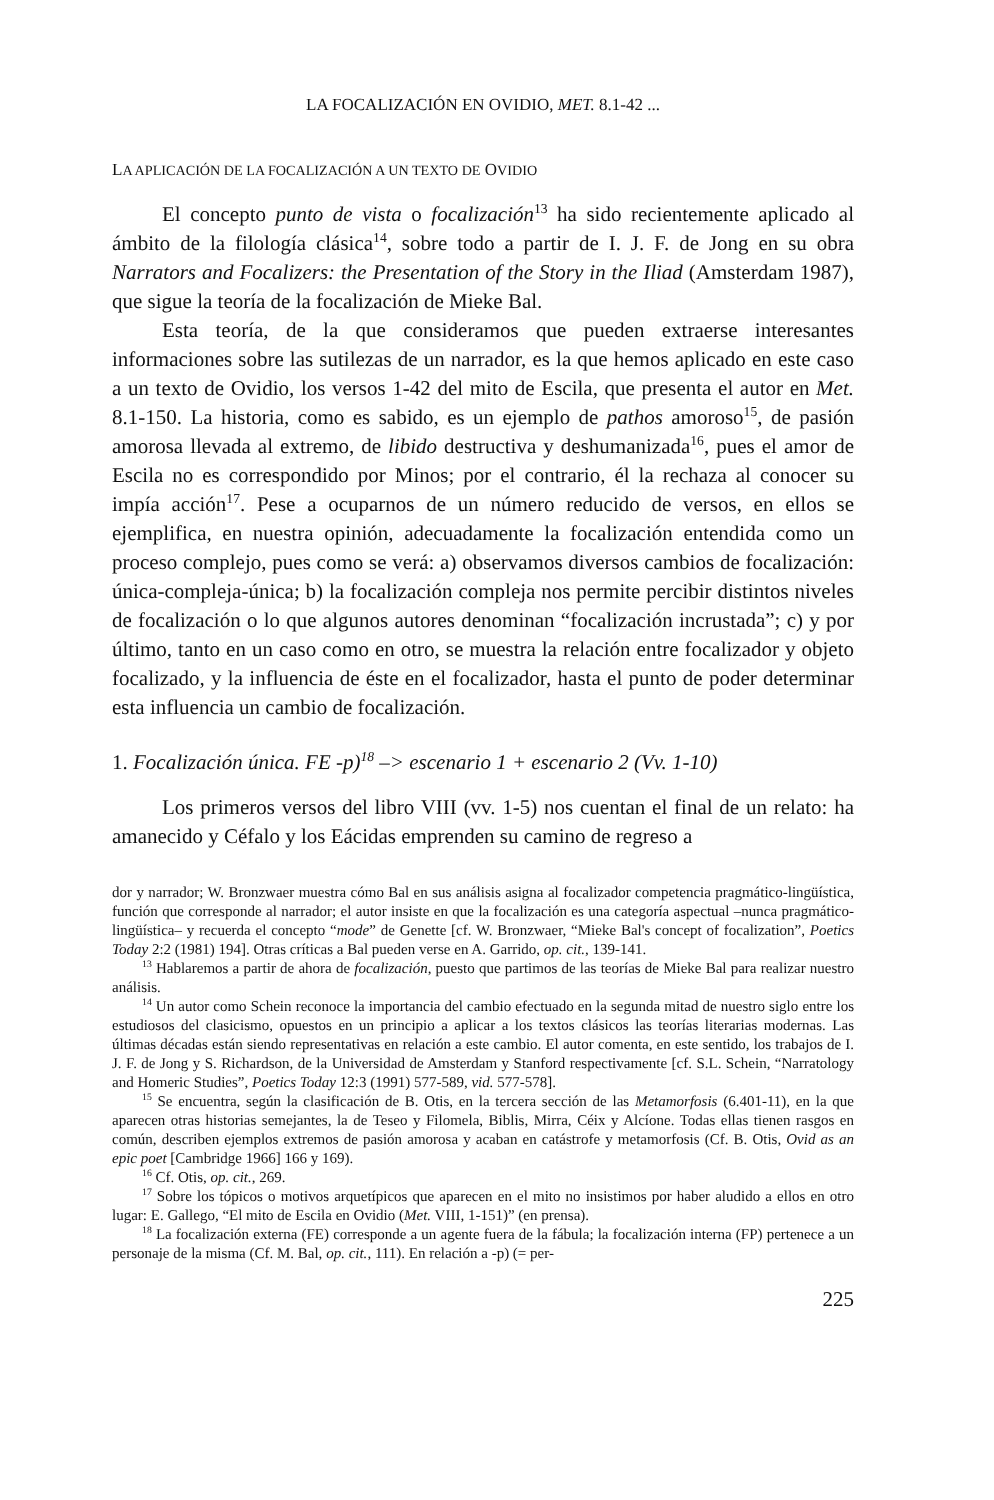LA FOCALIZACIÓN EN OVIDIO, MET. 8.1-42 ...
LA APLICACIÓN DE LA FOCALIZACIÓN A UN TEXTO DE OVIDIO
El concepto punto de vista o focalización<sup>13</sup> ha sido recientemente aplicado al ámbito de la filología clásica<sup>14</sup>, sobre todo a partir de I. J. F. de Jong en su obra Narrators and Focalizers: the Presentation of the Story in the Iliad (Amsterdam 1987), que sigue la teoría de la focalización de Mieke Bal.
Esta teoría, de la que consideramos que pueden extraerse interesantes informaciones sobre las sutilezas de un narrador, es la que hemos aplicado en este caso a un texto de Ovidio, los versos 1-42 del mito de Escila, que presenta el autor en Met. 8.1-150. La historia, como es sabido, es un ejemplo de pathos amoroso<sup>15</sup>, de pasión amorosa llevada al extremo, de libido destructiva y deshumanizada<sup>16</sup>, pues el amor de Escila no es correspondido por Minos; por el contrario, él la rechaza al conocer su impía acción<sup>17</sup>. Pese a ocuparnos de un número reducido de versos, en ellos se ejemplifica, en nuestra opinión, adecuadamente la focalización entendida como un proceso complejo, pues como se verá: a) observamos diversos cambios de focalización: única-compleja-única; b) la focalización compleja nos permite percibir distintos niveles de focalización o lo que algunos autores denominan “focalización incrustada”; c) y por último, tanto en un caso como en otro, se muestra la relación entre focalizador y objeto focalizado, y la influencia de éste en el focalizador, hasta el punto de poder determinar esta influencia un cambio de focalización.
1. Focalización única. FE -p)<sup>18</sup> –> escenario 1 + escenario 2 (Vv. 1-10)
Los primeros versos del libro VIII (vv. 1-5) nos cuentan el final de un relato: ha amanecido y Céfalo y los Eácidas emprenden su camino de regreso a
dor y narrador; W. Bronzwaer muestra cómo Bal en sus análisis asigna al focalizador competencia pragmático-lingüística, función que corresponde al narrador; el autor insiste en que la focalización es una categoría aspectual –nunca pragmático-lingüística– y recuerda el concepto “mode” de Genette [cf. W. Bronzwaer, “Mieke Bal's concept of focalization”, Poetics Today 2:2 (1981) 194]. Otras críticas a Bal pueden verse en A. Garrido, op. cit., 139-141.
<sup>13</sup> Hablaremos a partir de ahora de focalización, puesto que partimos de las teorías de Mieke Bal para realizar nuestro análisis.
<sup>14</sup> Un autor como Schein reconoce la importancia del cambio efectuado en la segunda mitad de nuestro siglo entre los estudiosos del clasicismo, opuestos en un principio a aplicar a los textos clásicos las teorías literarias modernas. Las últimas décadas están siendo representativas en relación a este cambio. El autor comenta, en este sentido, los trabajos de I. J. F. de Jong y S. Richardson, de la Universidad de Amsterdam y Stanford respectivamente [cf. S.L. Schein, “Narratology and Homeric Studies”, Poetics Today 12:3 (1991) 577-589, vid. 577-578].
<sup>15</sup> Se encuentra, según la clasificación de B. Otis, en la tercera sección de las Metamorfosis (6.401-11), en la que aparecen otras historias semejantes, la de Teseo y Filomela, Biblis, Mirra, Céix y Alcíone. Todas ellas tienen rasgos en común, describen ejemplos extremos de pasión amorosa y acaban en catástrofe y metamorfosis (Cf. B. Otis, Ovid as an epic poet [Cambridge 1966] 166 y 169).
<sup>16</sup> Cf. Otis, op. cit., 269.
<sup>17</sup> Sobre los tópicos o motivos arquetípicos que aparecen en el mito no insistimos por haber aludido a ellos en otro lugar: E. Gallego, “El mito de Escila en Ovidio (Met. VIII, 1-151)” (en prensa).
<sup>18</sup> La focalización externa (FE) corresponde a un agente fuera de la fábula; la focalización interna (FP) pertenece a un personaje de la misma (Cf. M. Bal, op. cit., 111). En relación a -p) (= per-
225